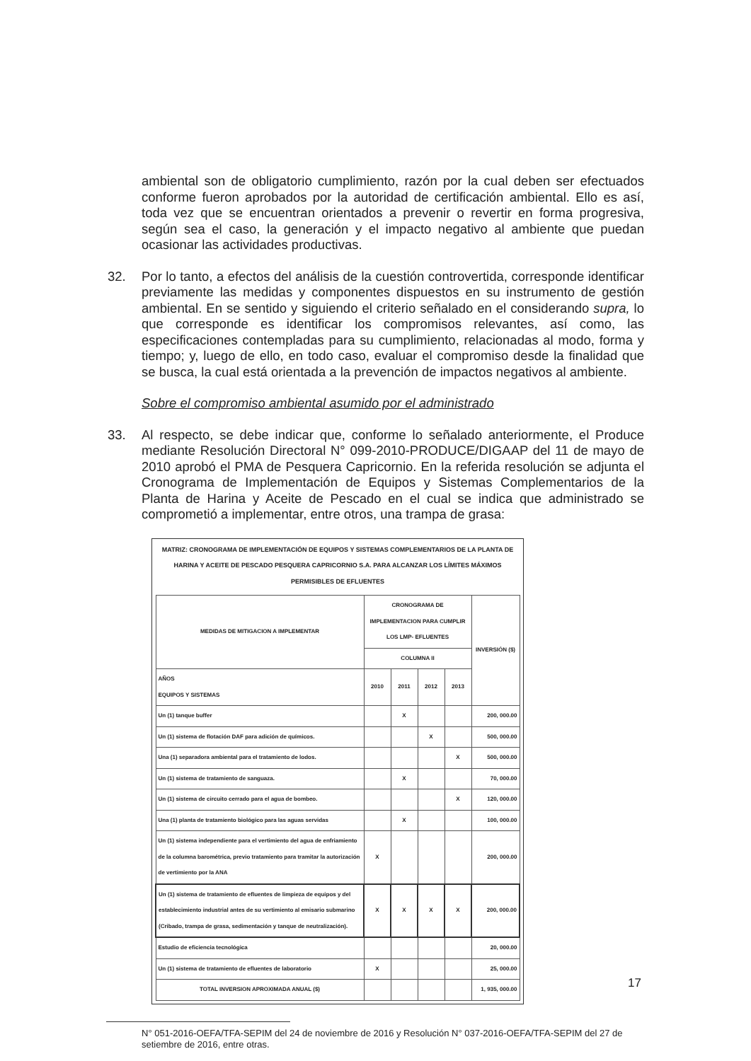ambiental son de obligatorio cumplimiento, razón por la cual deben ser efectuados conforme fueron aprobados por la autoridad de certificación ambiental. Ello es así, toda vez que se encuentran orientados a prevenir o revertir en forma progresiva, según sea el caso, la generación y el impacto negativo al ambiente que puedan ocasionar las actividades productivas.
32. Por lo tanto, a efectos del análisis de la cuestión controvertida, corresponde identificar previamente las medidas y componentes dispuestos en su instrumento de gestión ambiental. En se sentido y siguiendo el criterio señalado en el considerando supra, lo que corresponde es identificar los compromisos relevantes, así como, las especificaciones contempladas para su cumplimiento, relacionadas al modo, forma y tiempo; y, luego de ello, en todo caso, evaluar el compromiso desde la finalidad que se busca, la cual está orientada a la prevención de impactos negativos al ambiente.
Sobre el compromiso ambiental asumido por el administrado
33. Al respecto, se debe indicar que, conforme lo señalado anteriormente, el Produce mediante Resolución Directoral N° 099-2010-PRODUCE/DIGAAP del 11 de mayo de 2010 aprobó el PMA de Pesquera Capricornio. En la referida resolución se adjunta el Cronograma de Implementación de Equipos y Sistemas Complementarios de la Planta de Harina y Aceite de Pescado en el cual se indica que administrado se comprometió a implementar, entre otros, una trampa de grasa:
MATRIZ: CRONOGRAMA DE IMPLEMENTACIÓN DE EQUIPOS Y SISTEMAS COMPLEMENTARIOS DE LA PLANTA DE HARINA Y ACEITE DE PESCADO PESQUERA CAPRICORNIO S.A. PARA ALCANZAR LOS LÍMITES MÁXIMOS PERMISIBLES DE EFLUENTES
| MEDIDAS DE MITIGACION A IMPLEMENTAR | CRONOGRAMA DE IMPLEMENTACION PARA CUMPLIR LOS LMP- EFLUENTES | | | | INVERSIÓN ($) |
| --- | --- | --- | --- | --- | --- |
| | COLUMNA II | | | | |
| AÑOS EQUIPOS Y SISTEMAS | 2010 | 2011 | 2012 | 2013 | |
| Un (1) tanque buffer | | X | | | 200, 000.00 |
| Un (1) sistema de flotación DAF para adición de químicos. | | | X | | 500, 000.00 |
| Una (1) separadora ambiental para el tratamiento de lodos. | | | | X | 500, 000.00 |
| Un (1) sistema de tratamiento de sanguaza. | | X | | | 70, 000.00 |
| Un (1) sistema de circuito cerrado para el agua de bombeo. | | | | X | 120, 000.00 |
| Una (1) planta de tratamiento biológico para las aguas servidas | | X | | | 100, 000.00 |
| Un (1) sistema independiente para el vertimiento del agua de enfriamiento de la columna barométrica, previo tratamiento para tramitar la autorización de vertimiento por la ANA | X | | | | 200, 000.00 |
| Un (1) sistema de tratamiento de efluentes de limpieza de equipos y del establecimiento industrial antes de su vertimiento al emisario submarino (Cribado, trampa de grasa, sedimentación y tanque de neutralización). | X | X | X | X | 200, 000.00 |
| Estudio de eficiencia tecnológica | | | | | 20, 000.00 |
| Un (1) sistema de tratamiento de efluentes de laboratorio | X | | | | 25, 000.00 |
| TOTAL INVERSION APROXIMADA ANUAL ($) | | | | | 1, 935, 000.00 |
N° 051-2016-OEFA/TFA-SEPIM del 24 de noviembre de 2016 y Resolución N° 037-2016-OEFA/TFA-SEPIM del 27 de setiembre de 2016, entre otras.
17